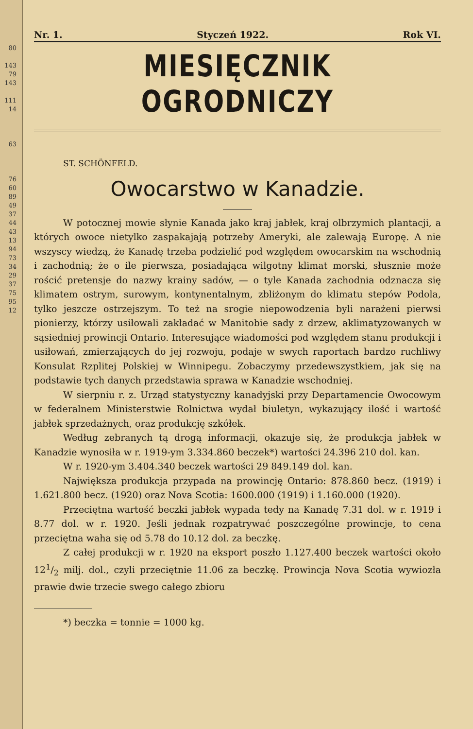80
143
79
143
111
14
63
76
60
89
49
37
44
43
13
94
73
34
29
37
75
95
12
Nr. 1. Styczeń 1922. Rok VI.
MIESIĘCZNIK OGRODNICZY
ST. SCHÖNFELD.
Owocarstwo w Kanadzie.
W potocznej mowie słynie Kanada jako kraj jabłek, kraj olbrzymich plantacji, a których owoce nietylko zaspakajają potrzeby Ameryki, ale zalewają Europę. A nie wszyscy wiedzą, że Kanadę trzeba podzielić pod względem owocarskim na wschodnią i zachodnią; że o ile pierwsza, posiadająca wilgotny klimat morski, słusznie może rościć pretensje do nazwy krainy sadów, — o tyle Kanada zachodnia odznacza się klimatem ostrym, surowym, kontynentalnym, zbliżonym do klimatu stepów Podola, tylko jeszcze ostrzejszym. To też na srogie niepowodzenia byli narażeni pierwsi pionierzy, którzy usiłowali zakładać w Manitobie sady z drzew, aklimatyzowanych w sąsiedniej prowincji Ontario. Interesujące wiadomości pod względem stanu produkcji i usiłowań, zmierzających do jej rozwoju, podaje w swych raportach bardzo ruchliwy Konsulat Rzplitej Polskiej w Winnipegu. Zobaczymy przedewszystkiem, jak się na podstawie tych danych przedstawia sprawa w Kanadzie wschodniej.
W sierpniu r. z. Urząd statystyczny kanadyjski przy Departamencie Owocowym w federalnem Ministerstwie Rolnictwa wydał biuletyn, wykazujący ilość i wartość jabłek sprzedażnych, oraz produkcję szkółek.
Według zebranych tą drogą informacji, okazuje się, że produkcja jabłek w Kanadzie wynosiła w r. 1919-ym 3.334.860 beczek*) wartości 24.396 210 dol. kan.
W r. 1920-ym 3.404.340 beczek wartości 29 849.149 dol. kan.
Największa produkcja przypada na prowincję Ontario: 878.860 becz. (1919) i 1.621.800 becz. (1920) oraz Nova Scotia: 1600.000 (1919) i 1.160.000 (1920).
Przeciętna wartość beczki jabłek wypada tedy na Kanadę 7.31 dol. w r. 1919 i 8.77 dol. w r. 1920. Jeśli jednak rozpatrywać poszczególne prowincje, to cena przeciętna waha się od 5.78 do 10.12 dol. za beczkę.
Z całej produkcji w r. 1920 na eksport poszło 1.127.400 beczek wartości około 121/2 milj. dol., czyli przeciętnie 11.06 za beczkę. Prowincja Nova Scotia wywiozła prawie dwie trzecie swego całego zbioru
*) beczka = tonnie = 1000 kg.